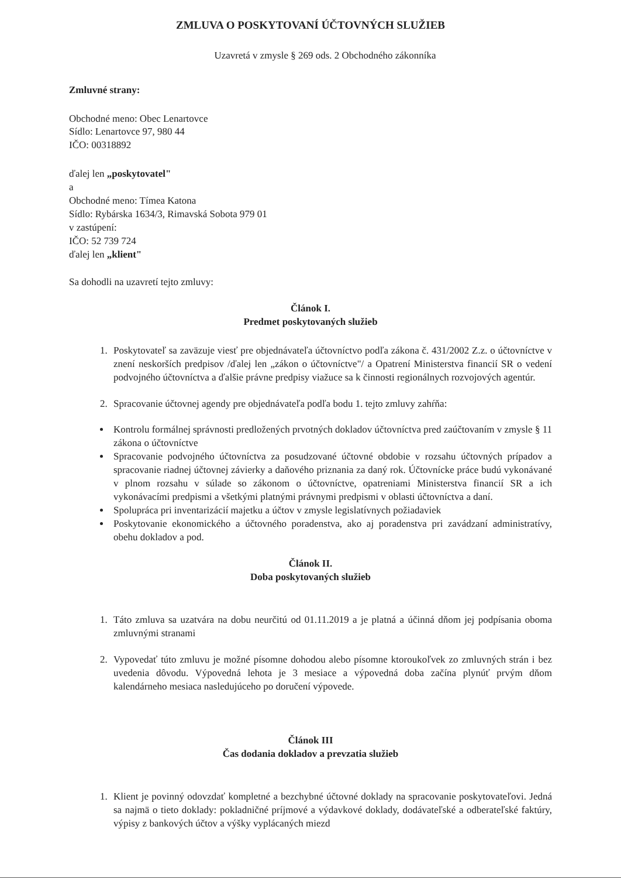ZMLUVA O POSKYTOVANÍ ÚČTOVNÝCH SLUŽIEB
Uzavretá v zmysle § 269 ods. 2 Obchodného zákonníka
Zmluvné strany:
Obchodné meno: Obec Lenartovce
Sídlo: Lenartovce 97, 980 44
IČO: 00318892
ďalej len „poskytovatel"
a
Obchodné meno: Tímea Katona
Sídlo: Rybárska 1634/3, Rimavská Sobota 979 01
v zastúpení:
IČO: 52 739 724
ďalej len „klient"
Sa dohodli na uzavretí tejto zmluvy:
Článok I.
Predmet poskytovaných služieb
1. Poskytovateľ sa zaväzuje viesť pre objednávateľa účtovníctvo podľa zákona č. 431/2002 Z.z. o účtovníctve v znení neskorších predpisov /ďalej len „zákon o účtovníctve"/ a Opatrení Ministerstva financií SR o vedení podvojného účtovníctva a ďalšie právne predpisy viažuce sa k činnosti regionálnych rozvojových agentúr.
2. Spracovanie účtovnej agendy pre objednávateľa podľa bodu 1. tejto zmluvy zahŕňa:
Kontrolu formálnej správnosti predložených prvotných dokladov účtovníctva pred zaúčtovaním v zmysle § 11 zákona o účtovníctve
Spracovanie podvojného účtovníctva za posudzované účtovné obdobie v rozsahu účtovných prípadov a spracovanie riadnej účtovnej závierky a daňového priznania za daný rok. Účtovnícke práce budú vykonávané v plnom rozsahu v súlade so zákonom o účtovníctve, opatreniami Ministerstva financií SR a ich vykonávacími predpismi a všetkými platnými právnymi predpismi v oblasti účtovníctva a daní.
Spolupráca pri inventarizácií majetku a účtov v zmysle legislatívnych požiadaviek
Poskytovanie ekonomického a účtovného poradenstva, ako aj poradenstva pri zavádzaní administratívy, obehu dokladov a pod.
Článok II.
Doba poskytovaných služieb
1. Táto zmluva sa uzatvára na dobu neurčitú od 01.11.2019 a je platná a účinná dňom jej podpísania oboma zmluvnými stranami
2. Vypovedať túto zmluvu je možné písomne dohodou alebo písomne ktoroukoľvek zo zmluvných strán i bez uvedenia dôvodu. Výpovedná lehota je 3 mesiace a výpovedná doba začína plynúť prvým dňom kalendárneho mesiaca nasledujúceho po doručení výpovede.
Článok III
Čas dodania dokladov a prevzatia služieb
1. Klient je povinný odovzdať kompletné a bezchybné účtovné doklady na spracovanie poskytovateľovi. Jedná sa najmä o tieto doklady: pokladničné príjmové a výdavkové doklady, dodávateľské a odberateľské faktúry, výpisy z bankových účtov a výšky vyplácaných miezd